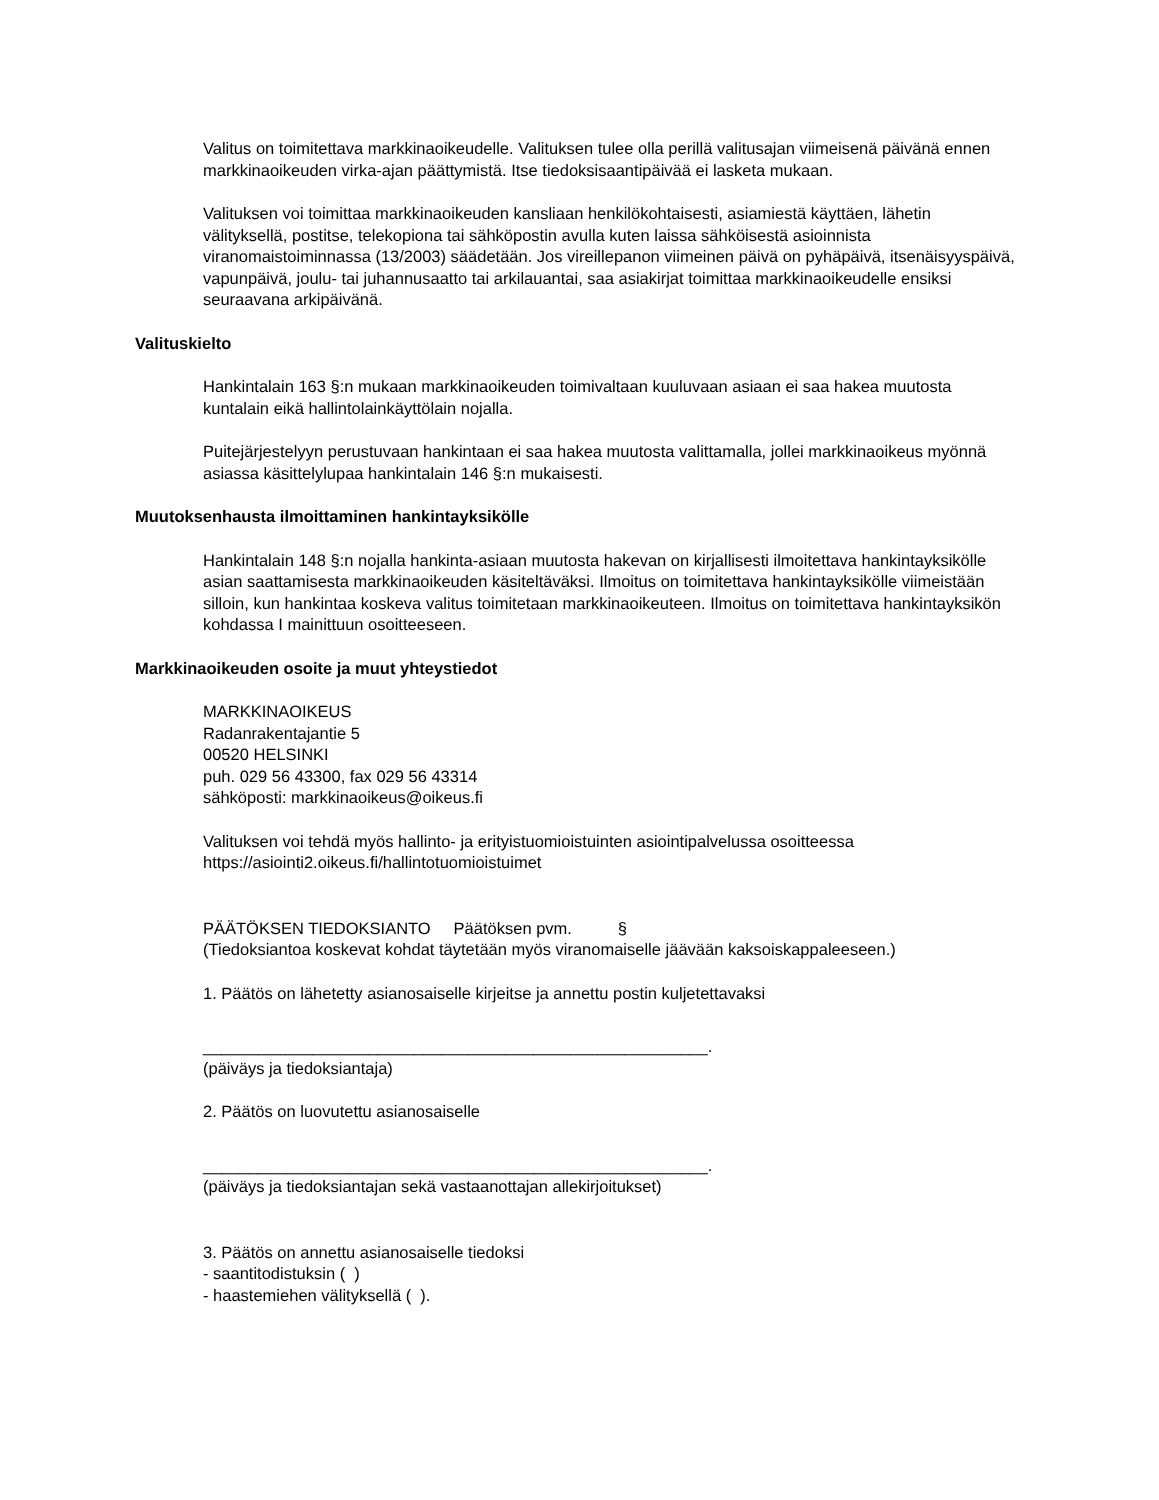Valitus on toimitettava markkinaoikeudelle. Valituksen tulee olla perillä valitusajan viimeisenä päivänä ennen markkinaoikeuden virka-ajan päättymistä. Itse tiedoksisaantipäivää ei lasketa mukaan.
Valituksen voi toimittaa markkinaoikeuden kansliaan henkilökohtaisesti, asiamiestä käyttäen, lähetin välityksellä, postitse, telekopiona tai sähköpostin avulla kuten laissa sähköisestä asioinnista viranomaistoiminnassa (13/2003) säädetään. Jos vireillepanon viimeinen päivä on pyhäpäivä, itsenäisyyspäivä, vapunpäivä, joulu- tai juhannusaatto tai arkilauantai, saa asiakirjat toimittaa markkinaoikeudelle ensiksi seuraavana arkipäivänä.
Valituskielto
Hankintalain 163 §:n mukaan markkinaoikeuden toimivaltaan kuuluvaan asiaan ei saa hakea muutosta kuntalain eikä hallintolainkäyttölain nojalla.
Puitejärjestelyyn perustuvaan hankintaan ei saa hakea muutosta valittamalla, jollei markkinaoikeus myönnä asiassa käsittelylupaa hankintalain 146 §:n mukaisesti.
Muutoksenhausta ilmoittaminen hankintayksikölle
Hankintalain 148 §:n nojalla hankinta-asiaan muutosta hakevan on kirjallisesti ilmoitettava hankintayksikölle asian saattamisesta markkinaoikeuden käsiteltäväksi. Ilmoitus on toimitettava hankintayksikölle viimeistään silloin, kun hankintaa koskeva valitus toimitetaan markkinaoikeuteen. Ilmoitus on toimitettava hankintayksikön kohdassa I mainittuun osoitteeseen.
Markkinaoikeuden osoite ja muut yhteystiedot
MARKKINAOIKEUS
Radanrakentajantie 5
00520 HELSINKI
puh. 029 56 43300, fax 029 56 43314
sähköposti: markkinaoikeus@oikeus.fi
Valituksen voi tehdä myös hallinto- ja erityistuomioistuinten asiointipalvelussa osoitteessa https://asiointi2.oikeus.fi/hallintotuomioistuimet
PÄÄTÖKSEN TIEDOKSIANTO Päätöksen pvm. §
(Tiedoksiantoa koskevat kohdat täytetään myös viranomaiselle jäävään kaksoiskappaleeseen.)
1. Päätös on lähetetty asianosaiselle kirjeitse ja annettu postin kuljetettavaksi
_______________________________________________________.
(päiväys ja tiedoksiantaja)
2. Päätös on luovutettu asianosaiselle
_______________________________________________________.
(päiväys ja tiedoksiantajan sekä vastaanottajan allekirjoitukset)
3. Päätös on annettu asianosaiselle tiedoksi
- saantitodistuksin ( )
- haastemiehen välityksellä ( ).